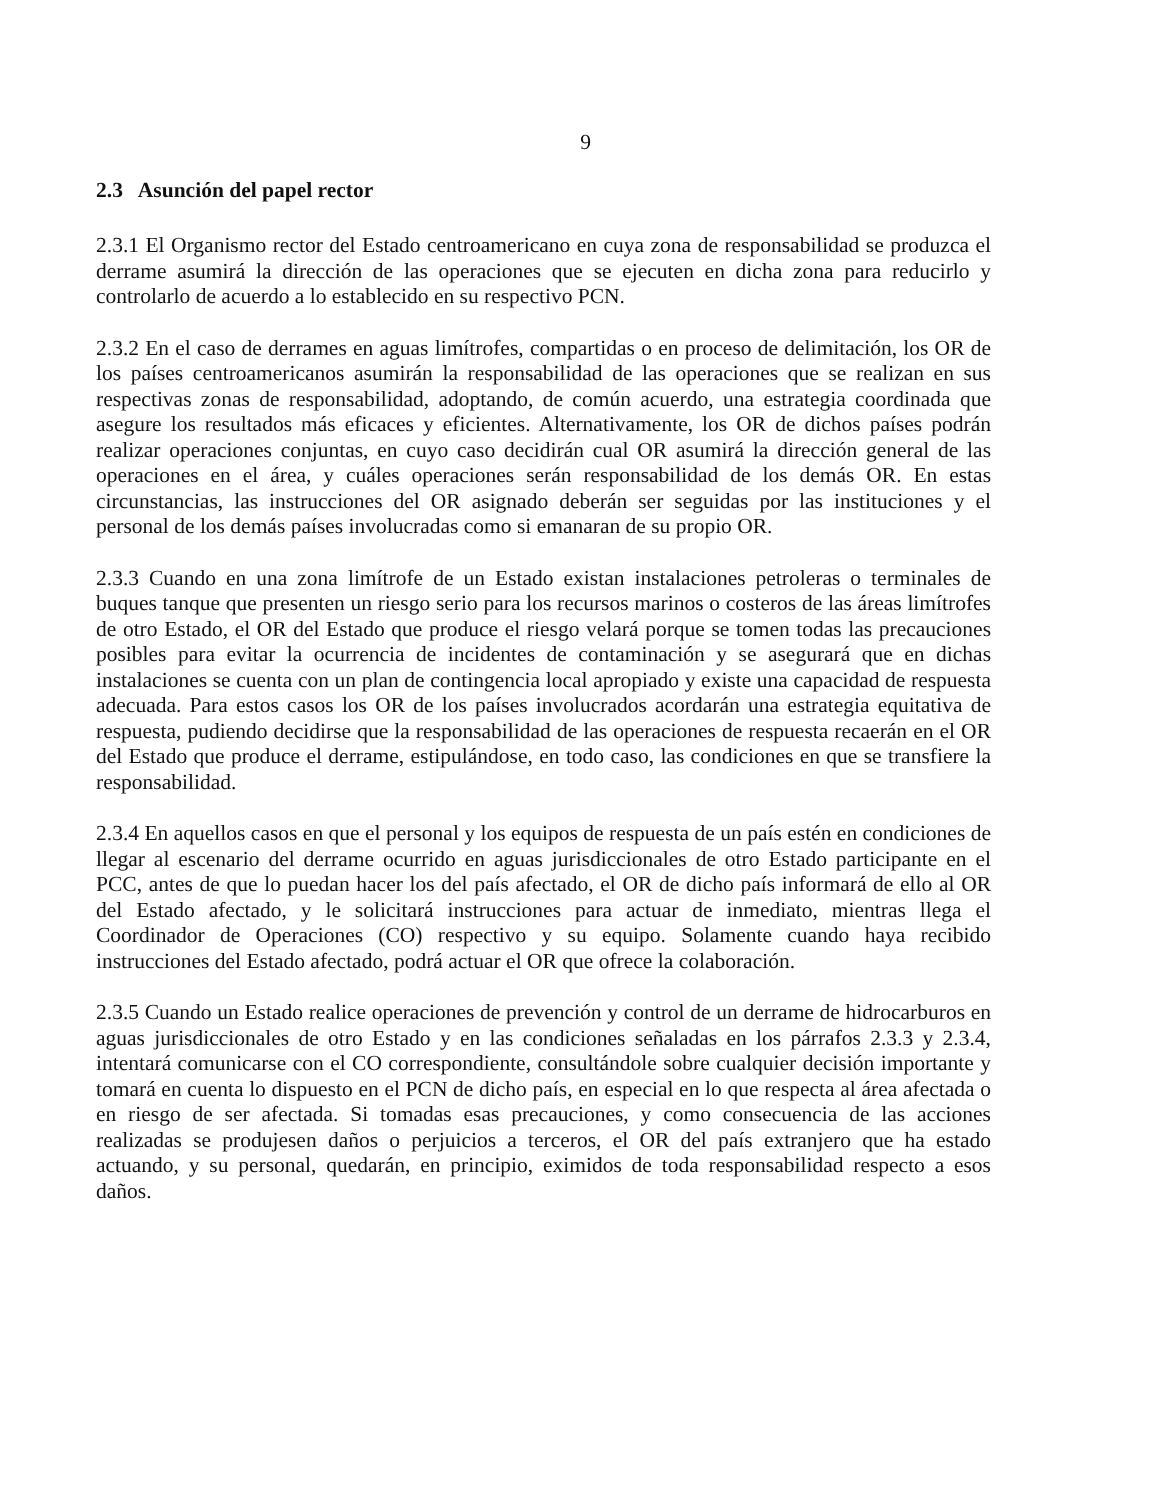9
2.3 Asunción del papel rector
2.3.1 El Organismo rector del Estado centroamericano en cuya zona de responsabilidad se produzca el derrame asumirá la dirección de las operaciones que se ejecuten en dicha zona para reducirlo y controlarlo de acuerdo a lo establecido en su respectivo PCN.
2.3.2 En el caso de derrames en aguas limítrofes, compartidas o en proceso de delimitación, los OR de los países centroamericanos asumirán la responsabilidad de las operaciones que se realizan en sus respectivas zonas de responsabilidad, adoptando, de común acuerdo, una estrategia coordinada que asegure los resultados más eficaces y eficientes. Alternativamente, los OR de dichos países podrán realizar operaciones conjuntas, en cuyo caso decidirán cual OR asumirá la dirección general de las operaciones en el área, y cuáles operaciones serán responsabilidad de los demás OR. En estas circunstancias, las instrucciones del OR asignado deberán ser seguidas por las instituciones y el personal de los demás países involucradas como si emanaran de su propio OR.
2.3.3 Cuando en una zona limítrofe de un Estado existan instalaciones petroleras o terminales de buques tanque que presenten un riesgo serio para los recursos marinos o costeros de las áreas limítrofes de otro Estado, el OR del Estado que produce el riesgo velará porque se tomen todas las precauciones posibles para evitar la ocurrencia de incidentes de contaminación y se asegurará que en dichas instalaciones se cuenta con un plan de contingencia local apropiado y existe una capacidad de respuesta adecuada. Para estos casos los OR de los países involucrados acordarán una estrategia equitativa de respuesta, pudiendo decidirse que la responsabilidad de las operaciones de respuesta recaerán en el OR del Estado que produce el derrame, estipulándose, en todo caso, las condiciones en que se transfiere la responsabilidad.
2.3.4 En aquellos casos en que el personal y los equipos de respuesta de un país estén en condiciones de llegar al escenario del derrame ocurrido en aguas jurisdiccionales de otro Estado participante en el PCC, antes de que lo puedan hacer los del país afectado, el OR de dicho país informará de ello al OR del Estado afectado, y le solicitará instrucciones para actuar de inmediato, mientras llega el Coordinador de Operaciones (CO) respectivo y su equipo. Solamente cuando haya recibido instrucciones del Estado afectado, podrá actuar el OR que ofrece la colaboración.
2.3.5 Cuando un Estado realice operaciones de prevención y control de un derrame de hidrocarburos en aguas jurisdiccionales de otro Estado y en las condiciones señaladas en los párrafos 2.3.3 y 2.3.4, intentará comunicarse con el CO correspondiente, consultándole sobre cualquier decisión importante y tomará en cuenta lo dispuesto en el PCN de dicho país, en especial en lo que respecta al área afectada o en riesgo de ser afectada. Si tomadas esas precauciones, y como consecuencia de las acciones realizadas se produjesen daños o perjuicios a terceros, el OR del país extranjero que ha estado actuando, y su personal, quedarán, en principio, eximidos de toda responsabilidad respecto a esos daños.